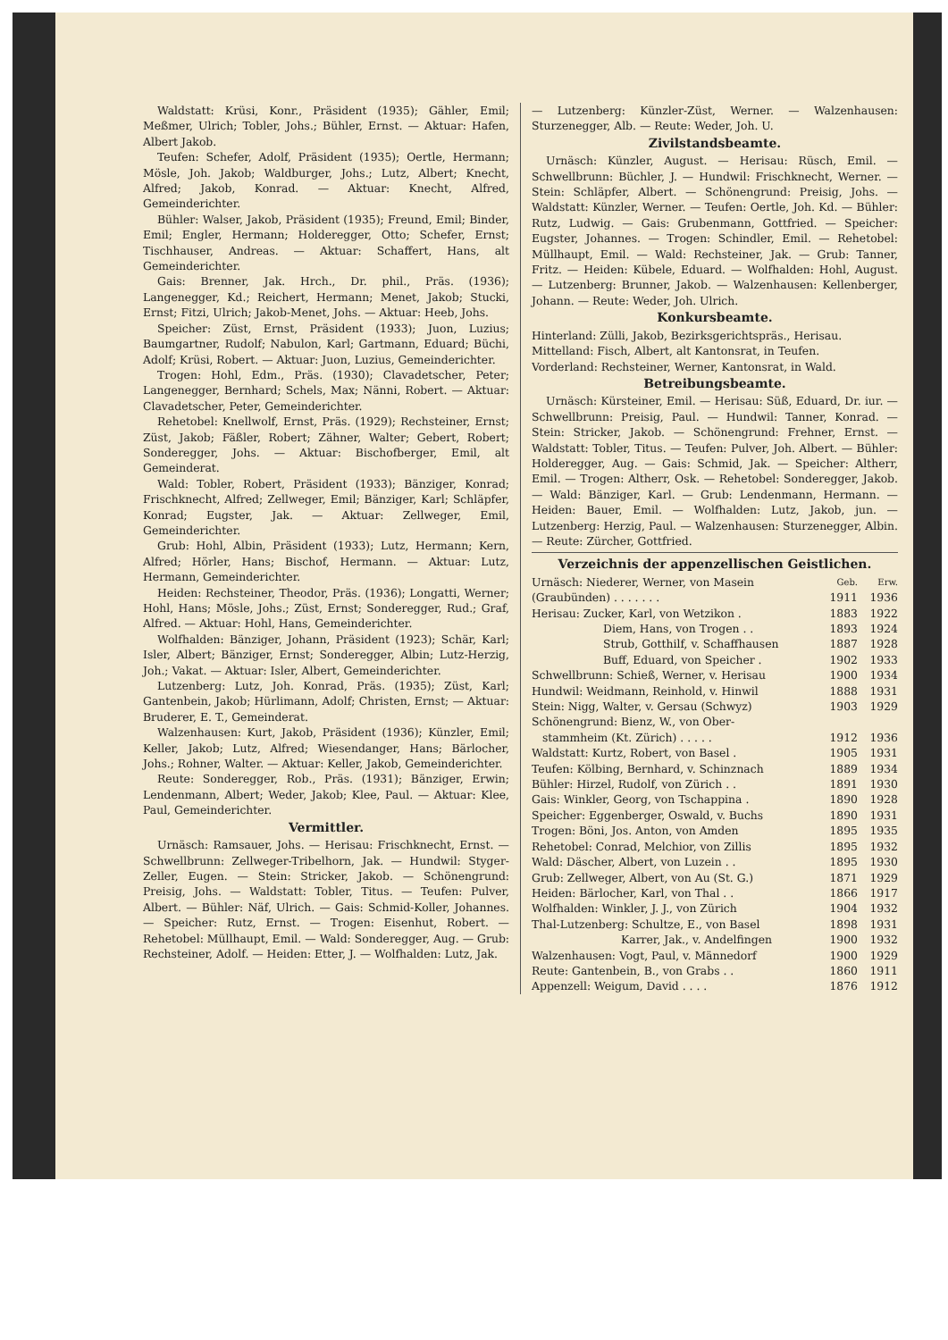Waldstatt: Krüsi, Konr., Präsident (1935); Gähler, Emil; Meßmer, Ulrich; Tobler, Johs.; Bühler, Ernst. — Aktuar: Hafen, Albert Jakob.
Teufen: Schefer, Adolf, Präsident (1935); Oertle, Hermann; Mösle, Joh. Jakob; Waldburger, Johs.; Lutz, Albert; Knecht, Alfred; Jakob, Konrad. — Aktuar: Knecht, Alfred, Gemeinderichter.
Bühler: Walser, Jakob, Präsident (1935); Freund, Emil; Binder, Emil; Engler, Hermann; Holderegger, Otto; Schefer, Ernst; Tischhauser, Andreas. — Aktuar: Schaffert, Hans, alt Gemeinderichter.
Gais: Brenner, Jak. Hrch., Dr. phil., Präs. (1936); Langenegger, Kd.; Reichert, Hermann; Menet, Jakob; Stucki, Ernst; Fitzi, Ulrich; Jakob-Menet, Johs. — Aktuar: Heeb, Johs.
Speicher: Züst, Ernst, Präsident (1933); Juon, Luzius; Baumgartner, Rudolf; Nabulon, Karl; Gartmann, Eduard; Büchi, Adolf; Krüsi, Robert. — Aktuar: Juon, Luzius, Gemeinderichter.
Trogen: Hohl, Edm., Präs. (1930); Clavadetscher, Peter; Langenegger, Bernhard; Schels, Max; Nänni, Robert. — Aktuar: Clavadetscher, Peter, Gemeinderichter.
Rehetobel: Knellwolf, Ernst, Präs. (1929); Rechsteiner, Ernst; Züst, Jakob; Fäßler, Robert; Zähner, Walter; Gebert, Robert; Sonderegger, Johs. — Aktuar: Bischofberger, Emil, alt Gemeinderat.
Wald: Tobler, Robert, Präsident (1933); Bänziger, Konrad; Frischknecht, Alfred; Zellweger, Emil; Bänziger, Karl; Schläpfer, Konrad; Eugster, Jak. — Aktuar: Zellweger, Emil, Gemeinderichter.
Grub: Hohl, Albin, Präsident (1933); Lutz, Hermann; Kern, Alfred; Hörler, Hans; Bischof, Hermann. — Aktuar: Lutz, Hermann, Gemeinderichter.
Heiden: Rechsteiner, Theodor, Präs. (1936); Longatti, Werner; Hohl, Hans; Mösle, Johs.; Züst, Ernst; Sonderegger, Rud.; Graf, Alfred. — Aktuar: Hohl, Hans, Gemeinderichter.
Wolfhalden: Bänziger, Johann, Präsident (1923); Schär, Karl; Isler, Albert; Bänziger, Ernst; Sonderegger, Albin; Lutz-Herzig, Joh.; Vakat. — Aktuar: Isler, Albert, Gemeinderichter.
Lutzenberg: Lutz, Joh. Konrad, Präs. (1935); Züst, Karl; Gantenbein, Jakob; Hürlimann, Adolf; Christen, Ernst; — Aktuar: Bruderer, E. T., Gemeinderat.
Walzenhausen: Kurt, Jakob, Präsident (1936); Künzler, Emil; Keller, Jakob; Lutz, Alfred; Wiesendanger, Hans; Bärlocher, Johs.; Rohner, Walter. — Aktuar: Keller, Jakob, Gemeinderichter.
Reute: Sonderegger, Rob., Präs. (1931); Bänziger, Erwin; Lendenmann, Albert; Weder, Jakob; Klee, Paul. — Aktuar: Klee, Paul, Gemeinderichter.
Vermittler.
Urnäsch: Ramsauer, Johs. — Herisau: Frischknecht, Ernst. — Schwellbrunn: Zellweger-Tribelhorn, Jak. — Hundwil: Styger-Zeller, Eugen. — Stein: Stricker, Jakob. — Schönengrund: Preisig, Johs. — Waldstatt: Tobler, Titus. — Teufen: Pulver, Albert. — Bühler: Näf, Ulrich. — Gais: Schmid-Koller, Johannes. — Speicher: Rutz, Ernst. — Trogen: Eisenhut, Robert. — Rehetobel: Müllhaupt, Emil. — Wald: Sonderegger, Aug. — Grub: Rechsteiner, Adolf. — Heiden: Etter, J. — Wolfhalden: Lutz, Jak.
— Lutzenberg: Künzler-Züst, Werner. — Walzenhausen: Sturzenegger, Alb. — Reute: Weder, Joh. U.
Zivilstandsbeamte.
Urnäsch: Künzler, August. — Herisau: Rüsch, Emil. — Schwellbrunn: Büchler, J. — Hundwil: Frischknecht, Werner. — Stein: Schläpfer, Albert. — Schönengrund: Preisig, Johs. — Waldstatt: Künzler, Werner. — Teufen: Oertle, Joh. Kd. — Bühler: Rutz, Ludwig. — Gais: Grubenmann, Gottfried. — Speicher: Eugster, Johannes. — Trogen: Schindler, Emil. — Rehetobel: Müllhaupt, Emil. — Wald: Rechsteiner, Jak. — Grub: Tanner, Fritz. — Heiden: Kübele, Eduard. — Wolfhalden: Hohl, August. — Lutzenberg: Brunner, Jakob. — Walzenhausen: Kellenberger, Johann. — Reute: Weder, Joh. Ulrich.
Konkursbeamte.
Hinterland: Zülli, Jakob, Bezirksgerichtspräs., Herisau.
Mittelland: Fisch, Albert, alt Kantonsrat, in Teufen.
Vorderland: Rechsteiner, Werner, Kantonsrat, in Wald.
Betreibungsbeamte.
Urnäsch: Kürsteiner, Emil. — Herisau: Süß, Eduard, Dr. iur. — Schwellbrunn: Preisig, Paul. — Hundwil: Tanner, Konrad. — Stein: Stricker, Jakob. — Schönengrund: Frehner, Ernst. — Waldstatt: Tobler, Titus. — Teufen: Pulver, Joh. Albert. — Bühler: Holderegger, Aug. — Gais: Schmid, Jak. — Speicher: Altherr, Emil. — Trogen: Altherr, Osk. — Rehetobel: Sonderegger, Jakob. — Wald: Bänziger, Karl. — Grub: Lendenmann, Hermann. — Heiden: Bauer, Emil. — Wolfhalden: Lutz, Jakob, jun. — Lutzenberg: Herzig, Paul. — Walzenhausen: Sturzenegger, Albin. — Reute: Zürcher, Gottfried.
Verzeichnis der appenzellischen Geistlichen.
| Urnäsch: Niederer, Werner, von Masein | Geb. | Erw. |
| (Graubünden) . . . . . . . | 1911 | 1936 |
| Herisau: Zucker, Karl, von Wetzikon . | 1883 | 1922 |
| Diem, Hans, von Trogen . . | 1893 | 1924 |
| Strub, Gotthilf, v. Schaffhausen | 1887 | 1928 |
| Buff, Eduard, von Speicher . | 1902 | 1933 |
| Schwellbrunn: Schieß, Werner, v. Herisau | 1900 | 1934 |
| Hundwil: Weidmann, Reinhold, v. Hinwil | 1888 | 1931 |
| Stein: Nigg, Walter, v. Gersau (Schwyz) | 1903 | 1929 |
| Schönengrund: Bienz, W., von Ober- | | |
| stammheim (Kt. Zürich) . . . . . | 1912 | 1936 |
| Waldstatt: Kurtz, Robert, von Basel . | 1905 | 1931 |
| Teufen: Kölbing, Bernhard, v. Schinznach | 1889 | 1934 |
| Bühler: Hirzel, Rudolf, von Zürich . . | 1891 | 1930 |
| Gais: Winkler, Georg, von Tschappina . | 1890 | 1928 |
| Speicher: Eggenberger, Oswald, v. Buchs | 1890 | 1931 |
| Trogen: Böni, Jos. Anton, von Amden | 1895 | 1935 |
| Rehetobel: Conrad, Melchior, von Zillis | 1895 | 1932 |
| Wald: Däscher, Albert, von Luzein . . | 1895 | 1930 |
| Grub: Zellweger, Albert, von Au (St. G.) | 1871 | 1929 |
| Heiden: Bärlocher, Karl, von Thal . . | 1866 | 1917 |
| Wolfhalden: Winkler, J. J., von Zürich | 1904 | 1932 |
| Thal-Lutzenberg: Schultze, E., von Basel | 1898 | 1931 |
| Karrer, Jak., v. Andelfingen | 1900 | 1932 |
| Walzenhausen: Vogt, Paul, v. Männedorf | 1900 | 1929 |
| Reute: Gantenbein, B., von Grabs . . | 1860 | 1911 |
| Appenzell: Weigum, David . . . . | 1876 | 1912 |